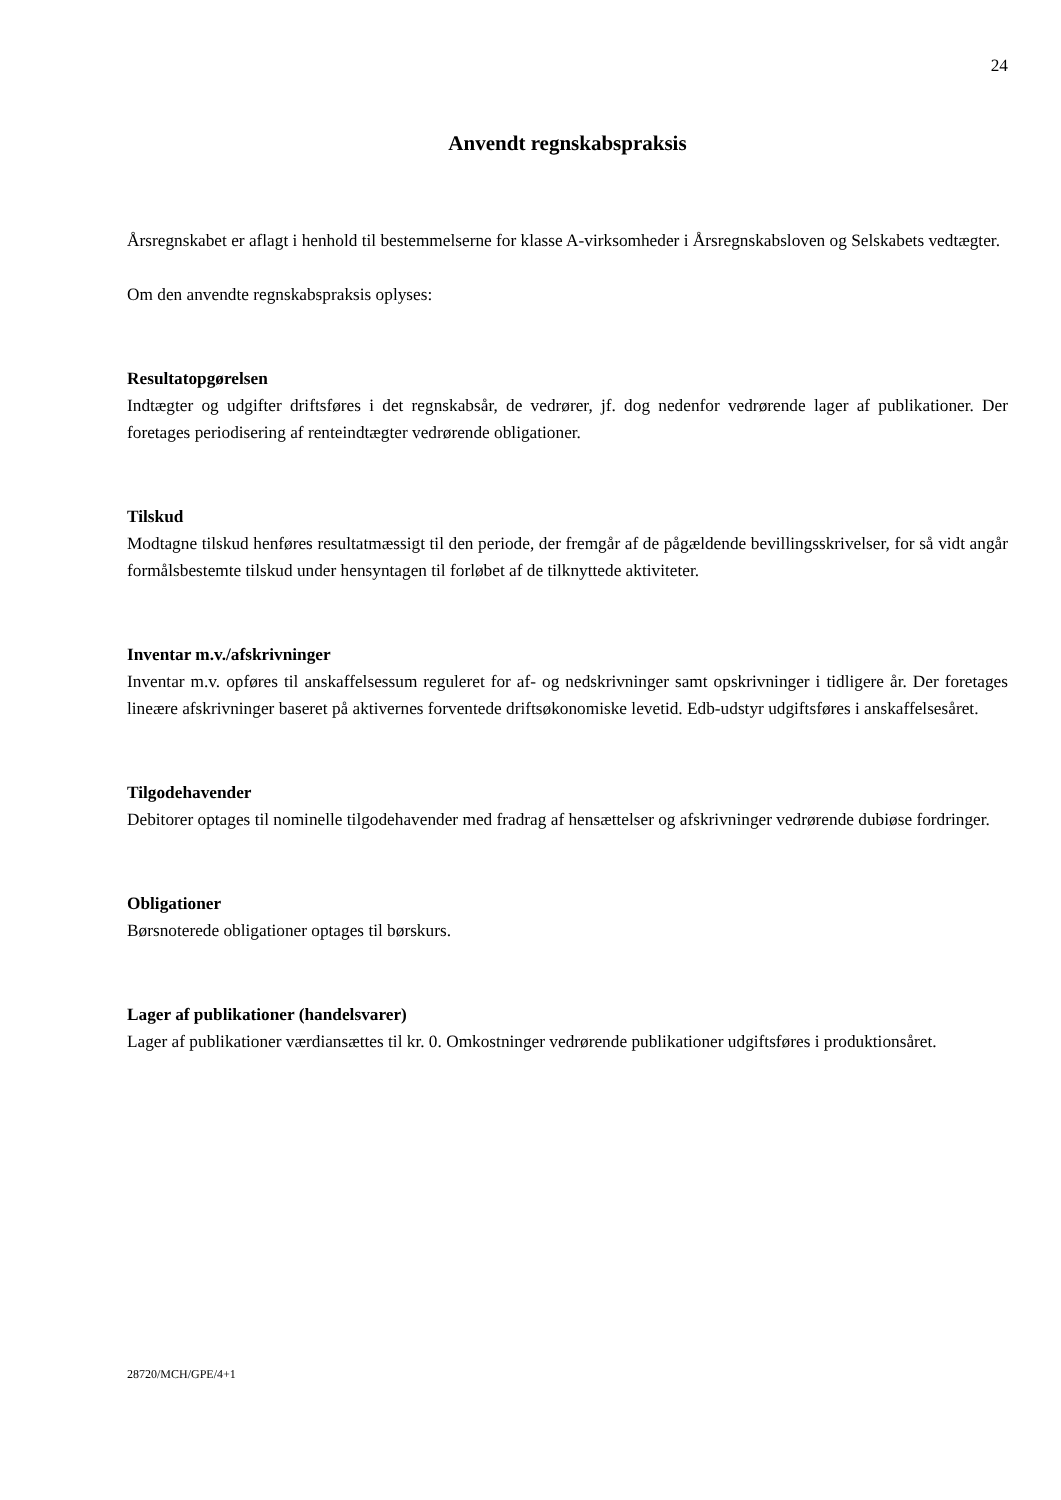24
Anvendt regnskabspraksis
Årsregnskabet er aflagt i henhold til bestemmelserne for klasse A-virksomheder i Årsregnskabsloven og Selskabets vedtægter.
Om den anvendte regnskabspraksis oplyses:
Resultatopgørelsen
Indtægter og udgifter driftsføres i det regnskabsår, de vedrører, jf. dog nedenfor vedrørende lager af publikationer. Der foretages periodisering af renteindtægter vedrørende obligationer.
Tilskud
Modtagne tilskud henføres resultatmæssigt til den periode, der fremgår af de pågældende bevillingsskrivelser, for så vidt angår formålsbestemte tilskud under hensyntagen til forløbet af de tilknyttede aktiviteter.
Inventar m.v./afskrivninger
Inventar m.v. opføres til anskaffelsessum reguleret for af- og nedskrivninger samt opskrivninger i tidligere år. Der foretages lineære afskrivninger baseret på aktivernes forventede driftsøkonomiske levetid. Edb-udstyr udgiftsføres i anskaffelsesåret.
Tilgodehavender
Debitorer optages til nominelle tilgodehavender med fradrag af hensættelser og afskrivninger vedrørende dubiøse fordringer.
Obligationer
Børsnoterede obligationer optages til børskurs.
Lager af publikationer (handelsvarer)
Lager af publikationer værdiansættes til kr. 0. Omkostninger vedrørende publikationer udgiftsføres i produktionsåret.
28720/MCH/GPE/4+1